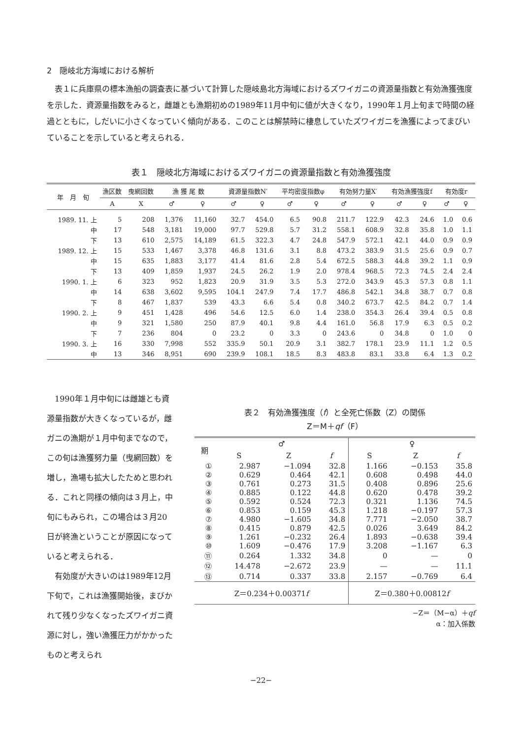2　隠岐北方海域における解析
表１に兵庫県の標本漁船の調査表に基づいて計算した隠岐島北方海域におけるズワイガニの資源量指数と有効漁獲強度を示した．資源量指数をみると，雌雄とも漁期初めの1989年11月中旬に値が大きくなり，1990年１月上旬まで時間の経過とともに，しだいに小さくなっていく傾向がある．このことは解禁時に棲息していたズワイガニを漁獲によってまびいていることを示していると考えられる．
表１　隠岐北方海域におけるズワイガニの資源量指数と有効漁獲強度
| 年 月 旬 | 漁区数 | 曳網回数 | 漁 獲 尾 数 | | 資源量指数N′ | | 平均密度指数φ | | 有効努力量X′ | | 有効漁獲強度f | | 有効度r | |
| --- | --- | --- | --- | --- | --- | --- | --- | --- | --- | --- | --- | --- | --- | --- |
| | A | X | ♂ | ♀ | ♂ | ♀ | ♂ | ♀ | ♂ | ♀ | ♂ | ♀ | ♂ | ♀ |
| 1989. 11. 上 | 5 | 208 | 1,376 | 11,160 | 32.7 | 454.0 | 6.5 | 90.8 | 211.7 | 122.9 | 42.3 | 24.6 | 1.0 | 0.6 |
| 中 | 17 | 548 | 3,181 | 19,000 | 97.7 | 529.8 | 5.7 | 31.2 | 558.1 | 608.9 | 32.8 | 35.8 | 1.0 | 1.1 |
| 下 | 13 | 610 | 2,575 | 14,189 | 61.5 | 322.3 | 4.7 | 24.8 | 547.9 | 572.1 | 42.1 | 44.0 | 0.9 | 0.9 |
| 1989. 12. 上 | 15 | 533 | 1,467 | 3,378 | 46.8 | 131.6 | 3.1 | 8.8 | 473.2 | 383.9 | 31.5 | 25.6 | 0.9 | 0.7 |
| 中 | 15 | 635 | 1,883 | 3,177 | 41.4 | 81.6 | 2.8 | 5.4 | 672.5 | 588.3 | 44.8 | 39.2 | 1.1 | 0.9 |
| 下 | 13 | 409 | 1,859 | 1,937 | 24.5 | 26.2 | 1.9 | 2.0 | 978.4 | 968.5 | 72.3 | 74.5 | 2.4 | 2.4 |
| 1990. 1. 上 | 6 | 323 | 952 | 1,823 | 20.9 | 31.9 | 3.5 | 5.3 | 272.0 | 343.9 | 45.3 | 57.3 | 0.8 | 1.1 |
| 中 | 14 | 638 | 3,602 | 9,595 | 104.1 | 247.9 | 7.4 | 17.7 | 486.8 | 542.1 | 34.8 | 38.7 | 0.7 | 0.8 |
| 下 | 8 | 467 | 1,837 | 539 | 43.3 | 6.6 | 5.4 | 0.8 | 340.2 | 673.7 | 42.5 | 84.2 | 0.7 | 1.4 |
| 1990. 2. 上 | 9 | 451 | 1,428 | 496 | 54.6 | 12.5 | 6.0 | 1.4 | 238.0 | 354.3 | 26.4 | 39.4 | 0.5 | 0.8 |
| 中 | 9 | 321 | 1,580 | 250 | 87.9 | 40.1 | 9.8 | 4.4 | 161.0 | 56.8 | 17.9 | 6.3 | 0.5 | 0.2 |
| 下 | 7 | 236 | 804 | 0 | 23.2 | 0 | 3.3 | 0 | 243.6 | 0 | 34.8 | 0 | 1.0 | 0 |
| 1990. 3. 上 | 16 | 330 | 7,998 | 552 | 335.9 | 50.1 | 20.9 | 3.1 | 382.7 | 178.1 | 23.9 | 11.1 | 1.2 | 0.5 |
| 中 | 13 | 346 | 8,951 | 690 | 239.9 | 108.1 | 18.5 | 8.3 | 483.8 | 83.1 | 33.8 | 6.4 | 1.3 | 0.2 |
1990年１月中旬には雌雄とも資源量指数が大きくなっているが，雌ガニの漁期が１月中旬までなので，この旬は漁獲努力量（曳網回数）を増し，漁場も拡大したためと思われる．これと同様の傾向は３月上，中旬にもみられ，この場合は３月20日が終漁ということが原因になっていると考えられる．
有効度が大きいのは1989年12月下旬で，これは漁獲開始後，まびかれて残り少なくなったズワイガニ資源に対し，強い漁獲圧力がかかったものと考えられ
表２　有効漁獲強度（f）と全死亡係数（Z）の関係
Z＝M＋qf（F）
| 期 | ♂ | | | ♀ | | |
| --- | --- | --- | --- | --- | --- | --- |
| | S | Z | f | S | Z | f |
| ① | 2.987 | −1.094 | 32.8 | 1.166 | −0.153 | 35.8 |
| ② | 0.629 | 0.464 | 42.1 | 0.608 | 0.498 | 44.0 |
| ③ | 0.761 | 0.273 | 31.5 | 0.408 | 0.896 | 25.6 |
| ④ | 0.885 | 0.122 | 44.8 | 0.620 | 0.478 | 39.2 |
| ⑤ | 0.592 | 0.524 | 72.3 | 0.321 | 1.136 | 74.5 |
| ⑥ | 0.853 | 0.159 | 45.3 | 1.218 | −0.197 | 57.3 |
| ⑦ | 4.980 | −1.605 | 34.8 | 7.771 | −2.050 | 38.7 |
| ⑧ | 0.415 | 0.879 | 42.5 | 0.026 | 3.649 | 84.2 |
| ⑨ | 1.261 | −0.232 | 26.4 | 1.893 | −0.638 | 39.4 |
| ⑩ | 1.609 | −0.476 | 17.9 | 3.208 | −1.167 | 6.3 |
| ⑪ | 0.264 | 1.332 | 34.8 | 0 | — | 0 |
| ⑫ | 14.478 | −2.672 | 23.9 | — | — | 11.1 |
| ⑬ | 0.714 | 0.337 | 33.8 | 2.157 | −0.769 | 6.4 |
| Z＝0.234＋0.00371 f | | | | Z＝0.380＋0.00812 f | | |
−Z＝（M−α）＋qf
α：加入係数
−22−